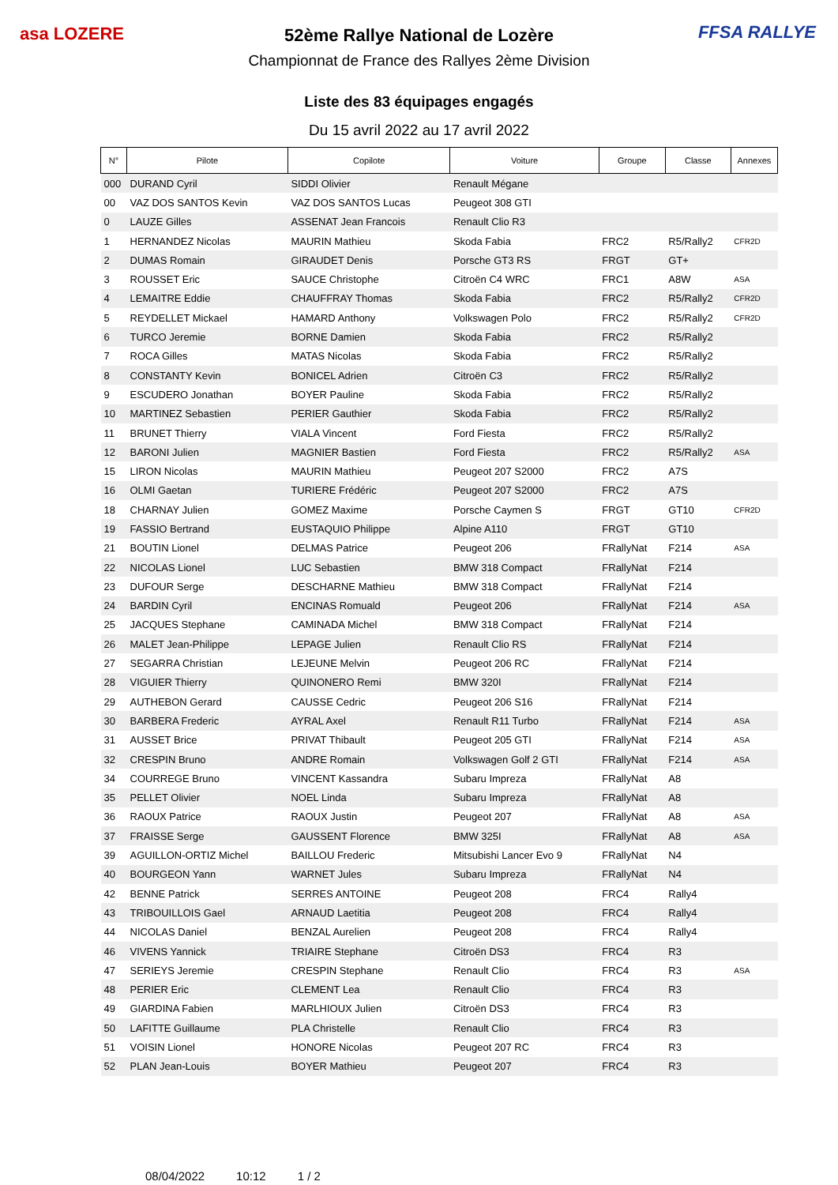asa LOZERE FFSA RALLYE
52ème Rallye National de Lozère
Championnat de France des Rallyes 2ème Division
Liste des 83 équipages engagés
Du 15 avril 2022 au 17 avril 2022
| N° | Pilote | Copilote | Voiture | Groupe | Classe | Annexes |
| --- | --- | --- | --- | --- | --- | --- |
| 000 | DURAND Cyril | SIDDI Olivier | Renault Mégane | | | |
| 00 | VAZ DOS SANTOS Kevin | VAZ DOS SANTOS Lucas | Peugeot 308 GTI | | | |
| 0 | LAUZE Gilles | ASSENAT Jean Francois | Renault Clio R3 | | | |
| 1 | HERNANDEZ Nicolas | MAURIN Mathieu | Skoda Fabia | FRC2 | R5/Rally2 | CFR2D |
| 2 | DUMAS Romain | GIRAUDET Denis | Porsche GT3 RS | FRGT | GT+ | |
| 3 | ROUSSET Eric | SAUCE Christophe | Citroën C4 WRC | FRC1 | A8W | ASA |
| 4 | LEMAITRE Eddie | CHAUFFRAY Thomas | Skoda Fabia | FRC2 | R5/Rally2 | CFR2D |
| 5 | REYDELLET Mickael | HAMARD Anthony | Volkswagen Polo | FRC2 | R5/Rally2 | CFR2D |
| 6 | TURCO Jeremie | BORNE Damien | Skoda Fabia | FRC2 | R5/Rally2 | |
| 7 | ROCA Gilles | MATAS Nicolas | Skoda Fabia | FRC2 | R5/Rally2 | |
| 8 | CONSTANTY Kevin | BONICEL Adrien | Citroën C3 | FRC2 | R5/Rally2 | |
| 9 | ESCUDERO Jonathan | BOYER Pauline | Skoda Fabia | FRC2 | R5/Rally2 | |
| 10 | MARTINEZ Sebastien | PERIER Gauthier | Skoda Fabia | FRC2 | R5/Rally2 | |
| 11 | BRUNET Thierry | VIALA Vincent | Ford Fiesta | FRC2 | R5/Rally2 | |
| 12 | BARONI Julien | MAGNIER Bastien | Ford Fiesta | FRC2 | R5/Rally2 | ASA |
| 15 | LIRON Nicolas | MAURIN Mathieu | Peugeot 207 S2000 | FRC2 | A7S | |
| 16 | OLMI Gaetan | TURIERE Frédéric | Peugeot 207 S2000 | FRC2 | A7S | |
| 18 | CHARNAY Julien | GOMEZ Maxime | Porsche Caymen S | FRGT | GT10 | CFR2D |
| 19 | FASSIO Bertrand | EUSTAQUIO Philippe | Alpine A110 | FRGT | GT10 | |
| 21 | BOUTIN Lionel | DELMAS Patrice | Peugeot 206 | FRallyNat | F214 | ASA |
| 22 | NICOLAS Lionel | LUC Sebastien | BMW 318 Compact | FRallyNat | F214 | |
| 23 | DUFOUR Serge | DESCHARNE Mathieu | BMW 318 Compact | FRallyNat | F214 | |
| 24 | BARDIN Cyril | ENCINAS Romuald | Peugeot 206 | FRallyNat | F214 | ASA |
| 25 | JACQUES Stephane | CAMINADA Michel | BMW 318 Compact | FRallyNat | F214 | |
| 26 | MALET Jean-Philippe | LEPAGE Julien | Renault Clio RS | FRallyNat | F214 | |
| 27 | SEGARRA Christian | LEJEUNE Melvin | Peugeot 206 RC | FRallyNat | F214 | |
| 28 | VIGUIER Thierry | QUINONERO Remi | BMW 320I | FRallyNat | F214 | |
| 29 | AUTHEBON Gerard | CAUSSE Cedric | Peugeot 206 S16 | FRallyNat | F214 | |
| 30 | BARBERA Frederic | AYRAL Axel | Renault R11 Turbo | FRallyNat | F214 | ASA |
| 31 | AUSSET Brice | PRIVAT Thibault | Peugeot 205 GTI | FRallyNat | F214 | ASA |
| 32 | CRESPIN Bruno | ANDRE Romain | Volkswagen Golf 2 GTI | FRallyNat | F214 | ASA |
| 34 | COURREGE Bruno | VINCENT Kassandra | Subaru Impreza | FRallyNat | A8 | |
| 35 | PELLET Olivier | NOEL Linda | Subaru Impreza | FRallyNat | A8 | |
| 36 | RAOUX Patrice | RAOUX Justin | Peugeot 207 | FRallyNat | A8 | ASA |
| 37 | FRAISSE Serge | GAUSSENT Florence | BMW 325I | FRallyNat | A8 | ASA |
| 39 | AGUILLON-ORTIZ Michel | BAILLOU Frederic | Mitsubishi Lancer Evo 9 | FRallyNat | N4 | |
| 40 | BOURGEON Yann | WARNET Jules | Subaru Impreza | FRallyNat | N4 | |
| 42 | BENNE Patrick | SERRES ANTOINE | Peugeot 208 | FRC4 | Rally4 | |
| 43 | TRIBOUILLOIS Gael | ARNAUD Laetitia | Peugeot 208 | FRC4 | Rally4 | |
| 44 | NICOLAS Daniel | BENZAL Aurelien | Peugeot 208 | FRC4 | Rally4 | |
| 46 | VIVENS Yannick | TRIAIRE Stephane | Citroën DS3 | FRC4 | R3 | |
| 47 | SERIEYS Jeremie | CRESPIN Stephane | Renault Clio | FRC4 | R3 | ASA |
| 48 | PERIER Eric | CLEMENT Lea | Renault Clio | FRC4 | R3 | |
| 49 | GIARDINA Fabien | MARLHIOUX Julien | Citroën DS3 | FRC4 | R3 | |
| 50 | LAFITTE Guillaume | PLA Christelle | Renault Clio | FRC4 | R3 | |
| 51 | VOISIN Lionel | HONORE Nicolas | Peugeot 207 RC | FRC4 | R3 | |
| 52 | PLAN Jean-Louis | BOYER Mathieu | Peugeot 207 | FRC4 | R3 | |
08/04/2022 10:12 1 / 2